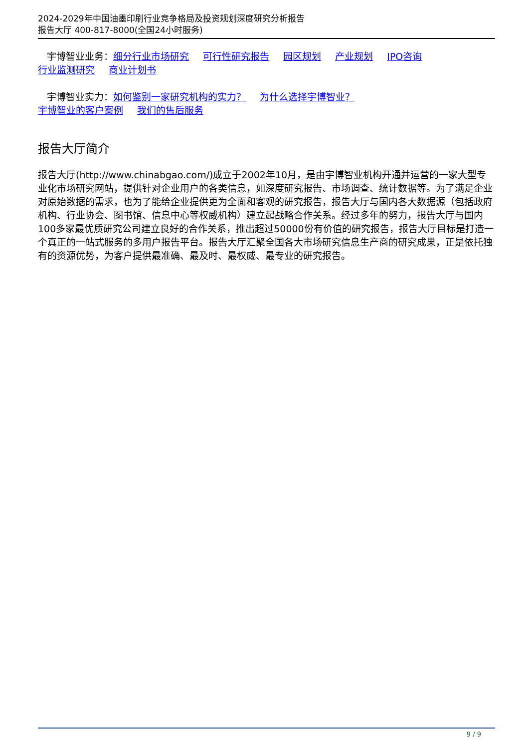2024-2029年中国油墨印刷行业竞争格局及投资规划深度研究分析报告
报告大厅 400-817-8000(全国24小时服务)
宇博智业业务：细分行业市场研究 可行性研究报告 园区规划 产业规划 IPO咨询
行业监测研究 商业计划书
宇博智业实力：如何鉴别一家研究机构的实力？ 为什么选择宇博智业？
宇博智业的客户案例 我们的售后服务
报告大厅简介
报告大厅(http://www.chinabgao.com/)成立于2002年10月，是由宇博智业机构开通并运营的一家大型专业化市场研究网站，提供针对企业用户的各类信息，如深度研究报告、市场调查、统计数据等。为了满足企业对原始数据的需求，也为了能给企业提供更为全面和客观的研究报告，报告大厅与国内各大数据源（包括政府机构、行业协会、图书馆、信息中心等权威机构）建立起战略合作关系。经过多年的努力，报告大厅与国内100多家最优质研究公司建立良好的合作关系，推出超过50000份有价值的研究报告，报告大厅目标是打造一个真正的一站式服务的多用户报告平台。报告大厅汇聚全国各大市场研究信息生产商的研究成果，正是依托独有的资源优势，为客户提供最准确、最及时、最权威、最专业的研究报告。
9 / 9